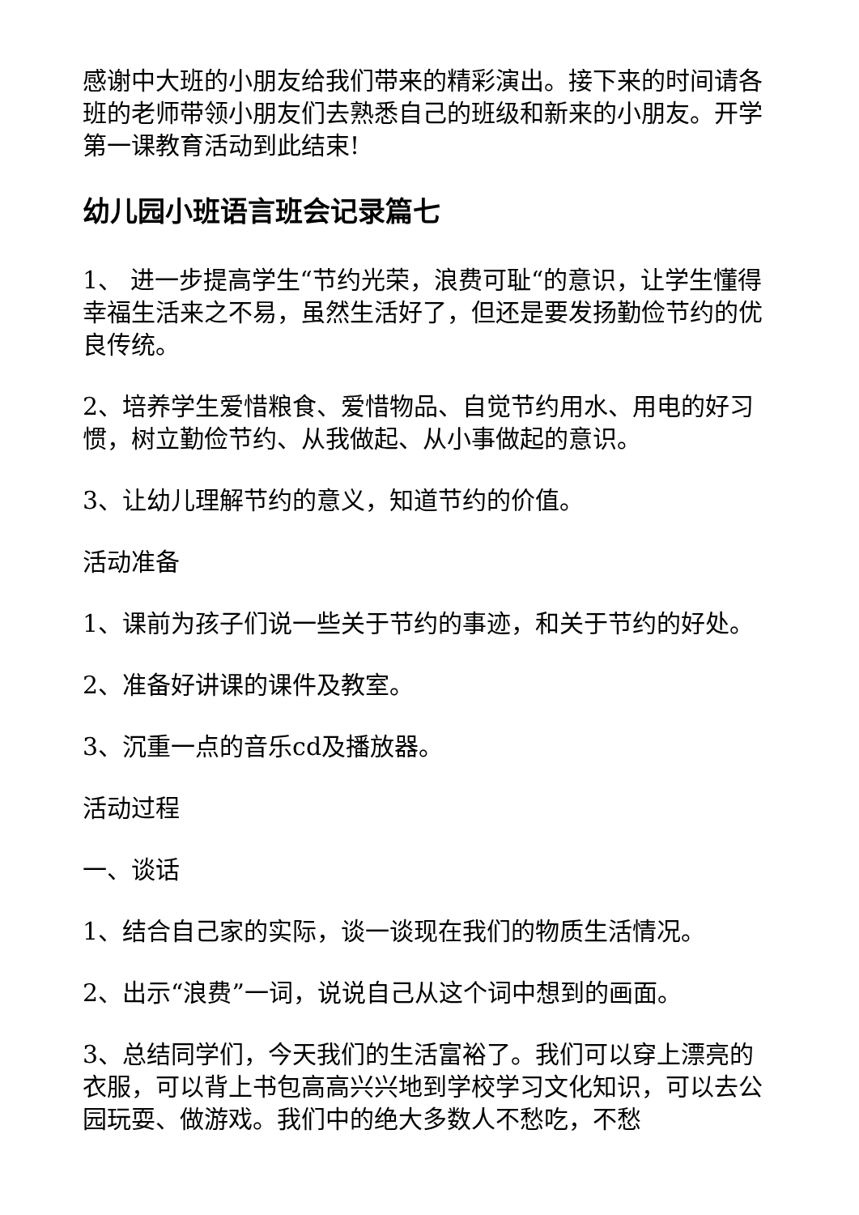感谢中大班的小朋友给我们带来的精彩演出。接下来的时间请各班的老师带领小朋友们去熟悉自己的班级和新来的小朋友。开学第一课教育活动到此结束!
幼儿园小班语言班会记录篇七
1、 进一步提高学生“节约光荣，浪费可耻“的意识，让学生懂得幸福生活来之不易，虽然生活好了，但还是要发扬勤俭节约的优良传统。
2、培养学生爱惜粮食、爱惜物品、自觉节约用水、用电的好习惯，树立勤俭节约、从我做起、从小事做起的意识。
3、让幼儿理解节约的意义，知道节约的价值。
活动准备
1、课前为孩子们说一些关于节约的事迹，和关于节约的好处。
2、准备好讲课的课件及教室。
3、沉重一点的音乐cd及播放器。
活动过程
一、谈话
1、结合自己家的实际，谈一谈现在我们的物质生活情况。
2、出示“浪费”一词，说说自己从这个词中想到的画面。
3、总结同学们，今天我们的生活富裕了。我们可以穿上漂亮的衣服，可以背上书包高高兴兴地到学校学习文化知识，可以去公园玩耍、做游戏。我们中的绝大多数人不愁吃，不愁